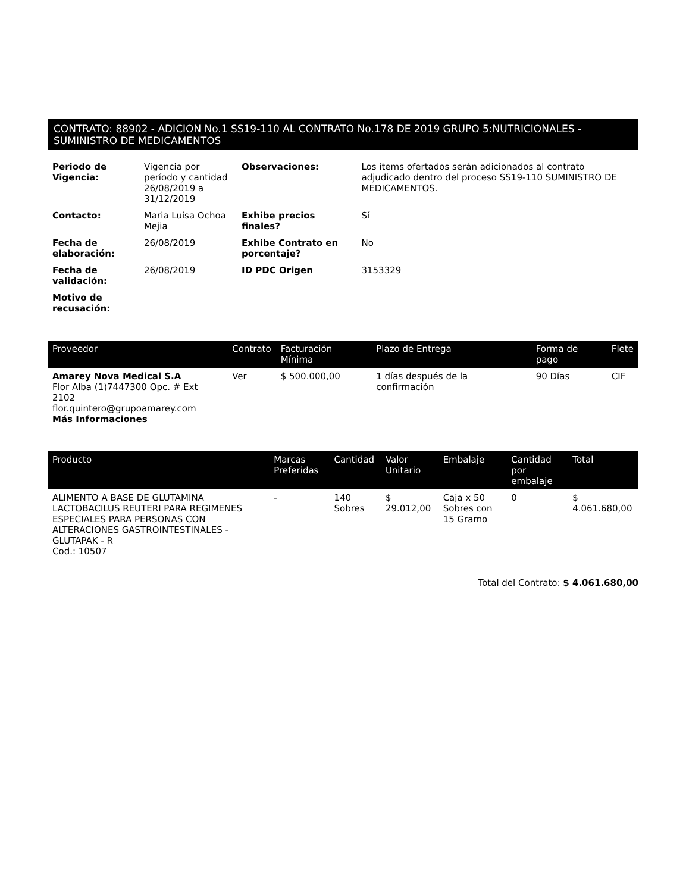CONTRATO: 88902 - ADICION No.1 SS19-110 AL CONTRATO No.178 DE 2019 GRUPO 5:NUTRICIONALES - SUMINISTRO DE MEDICAMENTOS
| Periodo de Vigencia: | Vigencia por período y cantidad 26/08/2019 a 31/12/2019 | Observaciones: | Los ítems ofertados serán adicionados al contrato adjudicado dentro del proceso SS19-110 SUMINISTRO DE MEDICAMENTOS. |
| Contacto: | Maria Luisa Ochoa Mejia | Exhibe precios finales? | Sí |
| Fecha de elaboración: | 26/08/2019 | Exhibe Contrato en porcentaje? | No |
| Fecha de validación: | 26/08/2019 | ID PDC Origen | 3153329 |
| Motivo de recusación: | | | |
| Proveedor | Contrato | Facturación Mínima | Plazo de Entrega | Forma de pago | Flete |
| --- | --- | --- | --- | --- | --- |
| Amarey Nova Medical S.A Flor Alba (1)7447300 Opc. # Ext 2102 flor.quintero@grupoamarey.com Más Informaciones | Ver | $ 500.000,00 | 1 días después de la confirmación | 90 Días | CIF |
| Producto | Marcas Preferidas | Cantidad | Valor Unitario | Embalaje | Cantidad por embalaje | Total |
| --- | --- | --- | --- | --- | --- | --- |
| ALIMENTO A BASE DE GLUTAMINA LACTOBACILUS REUTERI PARA REGIMENES ESPECIALES PARA PERSONAS CON ALTERACIONES GASTROINTESTINALES - GLUTAPAK - R Cod.: 10507 | - | 140 Sobres | $ 29.012,00 | Caja x 50 Sobres con 15 Gramo | 0 | $ 4.061.680,00 |
Total del Contrato: $ 4.061.680,00